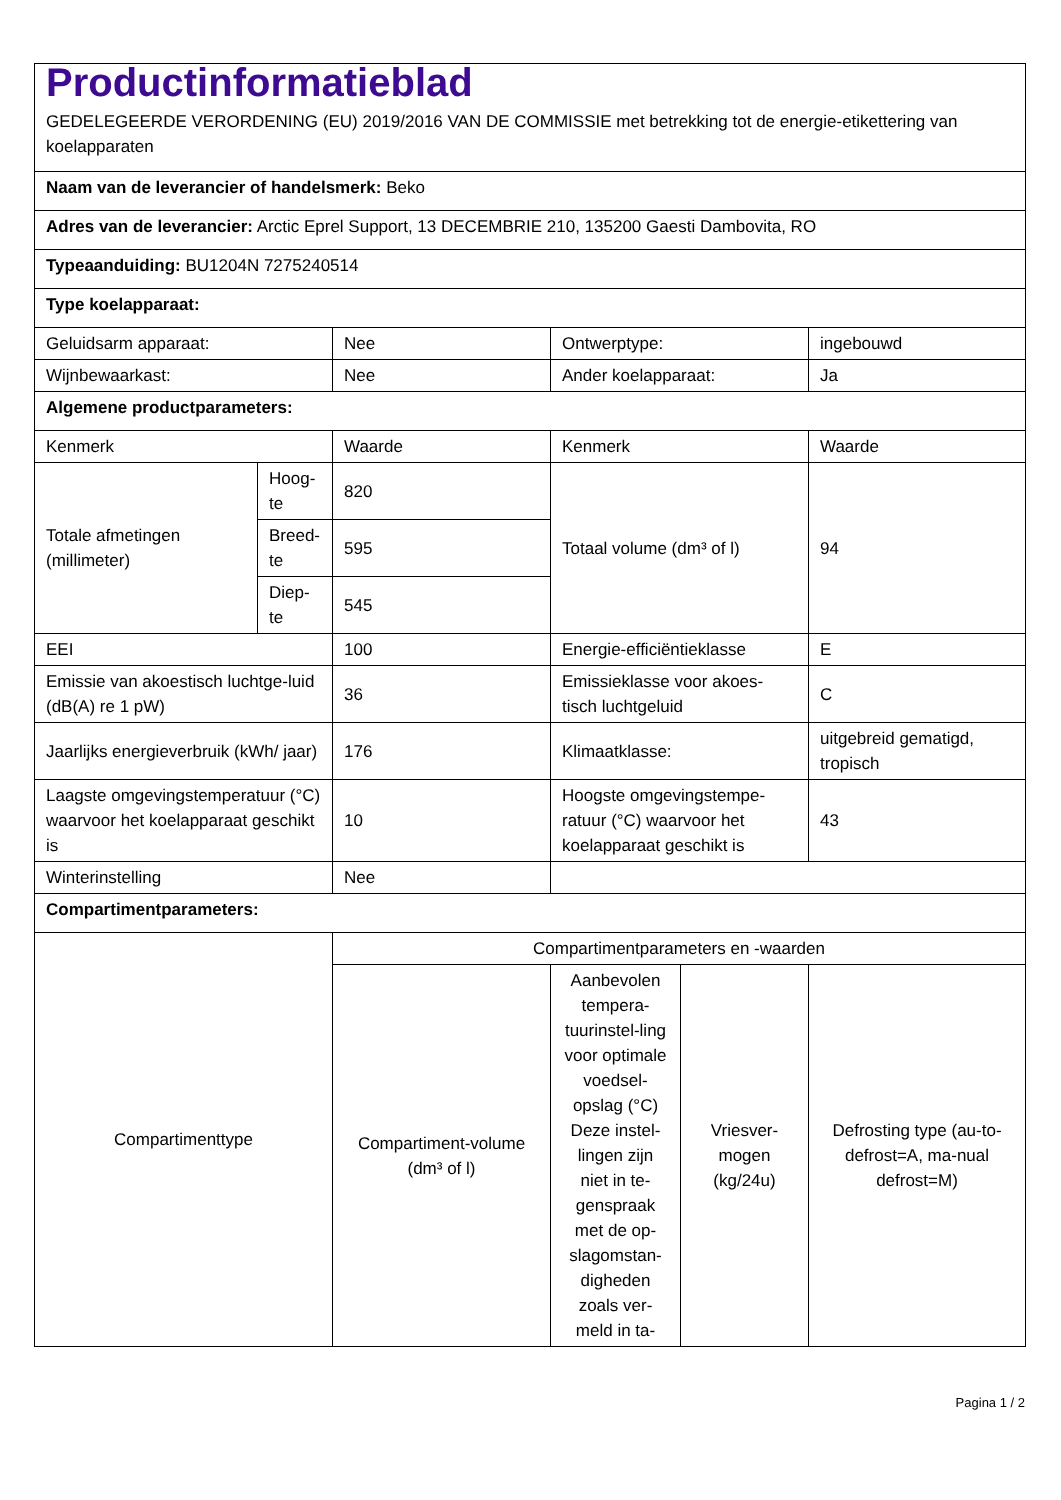| Productinformatieblad GEDELEGEERDE VERORDENING (EU) 2019/2016 VAN DE COMMISSIE met betrekking tot de energie-etikettering van koelapparaten | | | | | |
| Naam van de leverancier of handelsmerk: Beko | | | | | |
| Adres van de leverancier: Arctic Eprel Support, 13 DECEMBRIE 210, 135200 Gaesti Dambovita, RO | | | | | |
| Typeaanduiding: BU1204N 7275240514 | | | | | |
| Type koelapparaat: | | | | | |
| Geluidsarm apparaat: | | Nee | Ontwerptype: | | ingebouwd |
| Wijnbewaarkast: | | Nee | Ander koelapparaat: | | Ja |
| Algemene productparameters: | | | | | |
| Kenmerk | | Waarde | Kenmerk | | Waarde |
| Totale afmetingen (millimeter) | Hoog-te | 820 | Totaal volume (dm³ of l) | | 94 |
| | Breed-te | 595 | | | |
| | Diep-te | 545 | | | |
| EEI | | 100 | Energie-efficiëntieklasse | | E |
| Emissie van akoestisch luchtge-luid (dB(A) re 1 pW) | | 36 | Emissieklasse voor akoes-tisch luchtgeluid | | C |
| Jaarlijks energieverbruik (kWh/ jaar) | | 176 | Klimaatklasse: | | uitgebreid gematigd, tropisch |
| Laagste omgevingstemperatuur (°C) waarvoor het koelapparaat geschikt is | | 10 | Hoogste omgevingstempe-ratuur (°C) waarvoor het koelapparaat geschikt is | | 43 |
| Winterinstelling | | Nee | | | |
| Compartimentparameters: | | | | | |
| Compartimenttype | | Compartimentparameters en -waarden | | | |
| | | Compartiment-volume (dm³ of l) | Aanbevolen tempera-tuurinstel-ling voor optimale voedsel-opslag (°C) Deze instel-lingen zijn niet in te-genspraak met de op-slagomstan-digheden zoals ver-meld in ta- | Vriesver-mogen (kg/24u) | Defrosting type (au-to-defrost=A, ma-nual defrost=M) |
Pagina 1 / 2